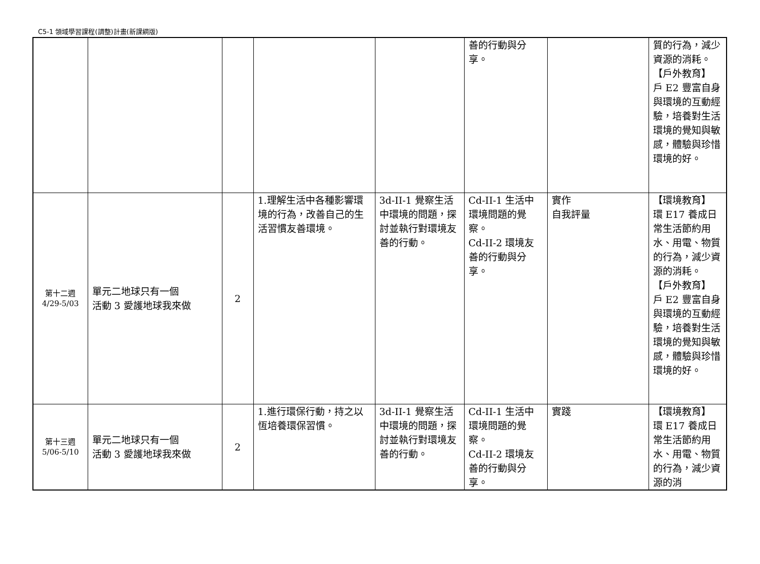C5-1 領域學習課程(調整)計畫(新課綱版)
| | | | | | 善的行動與分享。 | | 質的行為，減少資源的消耗。 【戶外教育】 戶 E2 豐富自身與環境的互動經驗，培養對生活環境的覺知與敏感，體驗與珍惜環境的好。 |
| 第十二週 4/29-5/03 | 單元二地球只有一個 活動 3 愛護地球我來做 | 2 | 1.理解生活中各種影響環境的行為，改善自己的生活習慣友善環境。 | 3d-II-1 覺察生活中環境的問題，探討並執行對環境友善的行動。 | Cd-II-1 生活中環境問題的覺察。 Cd-II-2 環境友善的行動與分享。 | 實作 自我評量 | 【環境教育】 環 E17 養成日常生活節約用水、用電、物質的行為，減少資源的消耗。 【戶外教育】 戶 E2 豐富自身與環境的互動經驗，培養對生活環境的覺知與敏感，體驗與珍惜環境的好。 |
| 第十三週 5/06-5/10 | 單元二地球只有一個 活動 3 愛護地球我來做 | 2 | 1.進行環保行動，持之以恆培養環保習慣。 | 3d-II-1 覺察生活中環境的問題，探討並執行對環境友善的行動。 | Cd-II-1 生活中環境問題的覺察。 Cd-II-2 環境友善的行動與分享。 | 實踐 | 【環境教育】 環 E17 養成日常生活節約用水、用電、物質的行為，減少資源的消 |